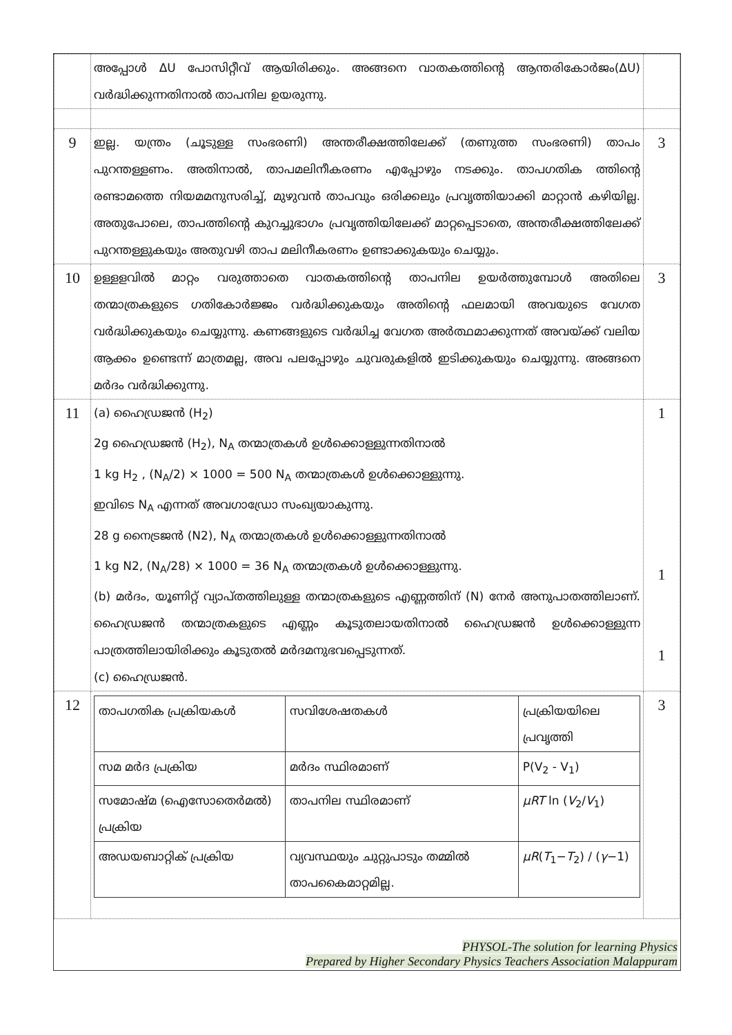| | അപ്പോൾ ΔU പോസിറ്റീവ് ആയിരിക്കും. അങ്ങനെ വാതകത്തിന്റെ ആന്തരികോർജം(ΔU) വർദ്ധിക്കുന്നതിനാൽ താപനില ഉയരുന്നു. | |
| 9 | ഇല്ല. യന്ത്രം (ചൂടുള്ള സംഭരണി) അന്തരീക്ഷത്തിലേക്ക് (തണുത്ത സംഭരണി) താപം പുറന്തള്ളണം. അതിനാൽ, താപമലിനീകരണം എപ്പോഴും നടക്കും. താപഗതിക ത്തിന്റെ രണ്ടാമത്തെ നിയമമനുസരിച്ച്, മുഴുവൻ താപവും ഒരിക്കലും പ്രവൃത്തിയാക്കി മാറ്റാൻ കഴിയില്ല. അതുപോലെ, താപത്തിന്റെ കുറച്ചുഭാഗം പ്രവൃത്തിയിലേക്ക് മാറ്റപ്പെടാതെ, അന്തരീക്ഷത്തിലേക്ക് പുറന്തള്ളുകയും അതുവഴി താപ മലിനീകരണം ഉണ്ടാക്കുകയും ചെയ്യും. | 3 |
| 10 | ഉള്ളളവിൽ മാറ്റം വരുത്താതെ വാതകത്തിന്റെ താപനില ഉയർത്തുമ്പോൾ അതിലെ തന്മാത്രകളുടെ ഗതികോർജ്ജം വർദ്ധിക്കുകയും അതിന്റെ ഫലമായി അവയുടെ വേഗത വർദ്ധിക്കുകയും ചെയ്യുന്നു. കണങ്ങളുടെ വർദ്ധിച്ച വേഗത അർത്ഥമാക്കുന്നത് അവയ്ക്ക് വലിയ ആക്കം ഉണ്ടെന്ന് മാത്രമല്ല, അവ പലപ്പോഴും ചുവരുകളിൽ ഇടിക്കുകയും ചെയ്യുന്നു. അങ്ങനെ മർദം വർദ്ധിക്കുന്നു. | 3 |
| 11 | (a) ഹൈഡ്രജൻ (H<sub>2</sub>) 2g ഹൈഡ്രജൻ (H<sub>2</sub>), N<sub>A</sub> തന്മാത്രകൾ ഉൾക്കൊള്ളുന്നതിനാൽ 1 kg H<sub>2</sub> , (N<sub>A</sub>/2) × 1000 = 500 N<sub>A</sub> തന്മാത്രകൾ ഉൾക്കൊള്ളുന്നു. ഇവിടെ N<sub>A</sub> എന്നത് അവഗാഡ്രോ സംഖ്യയാകുന്നു. 28 g നൈട്രജൻ (N2), N<sub>A</sub> തന്മാത്രകൾ ഉൾക്കൊള്ളുന്നതിനാൽ 1 kg N2, (N<sub>A</sub>/28) × 1000 = 36 N<sub>A</sub> തന്മാത്രകൾ ഉൾക്കൊള്ളുന്നു. (b) മർദം, യൂണിറ്റ് വ്യാപ്തത്തിലുള്ള തന്മാത്രകളുടെ എണ്ണത്തിന് (N) നേർ അനുപാതത്തിലാണ്. ഹൈഡ്രജൻ തന്മാത്രകളുടെ എണ്ണം കൂടുതലായതിനാൽ ഹൈഡ്രജൻ ഉൾക്കൊള്ളുന്ന പാത്രത്തിലായിരിക്കും കൂടുതൽ മർദമനുഭവപ്പെടുന്നത്. (c) ഹൈഡ്രജൻ. | 1 1 1 |
| 12 | / താപഗതിക പ്രക്രിയകൾ / സവിശേഷതകൾ / പ്രക്രിയയിലെ പ്രവൃത്തി / / --- / --- / --- / / സമ മർദ പ്രക്രിയ / മർദം സ്ഥിരമാണ് / P(V<sub>2</sub> - V<sub>1</sub>) / / സമോഷ്മ (ഐസോതെർമൽ) പ്രക്രിയ / താപനില സ്ഥിരമാണ് / μRT ln ( V<sub>2</sub>/ V<sub>1</sub>) / / അഡയബാറ്റിക് പ്രക്രിയ / വ്യവസ്ഥയും ചുറ്റുപാടും തമ്മിൽ താപകൈമാറ്റമില്ല. / μR ( T<sub>1</sub>− T<sub>2</sub>) / ( γ −1) / | 3 |
PHYSOL-The solution for learning Physics
Prepared by Higher Secondary Physics Teachers Association Malappuram